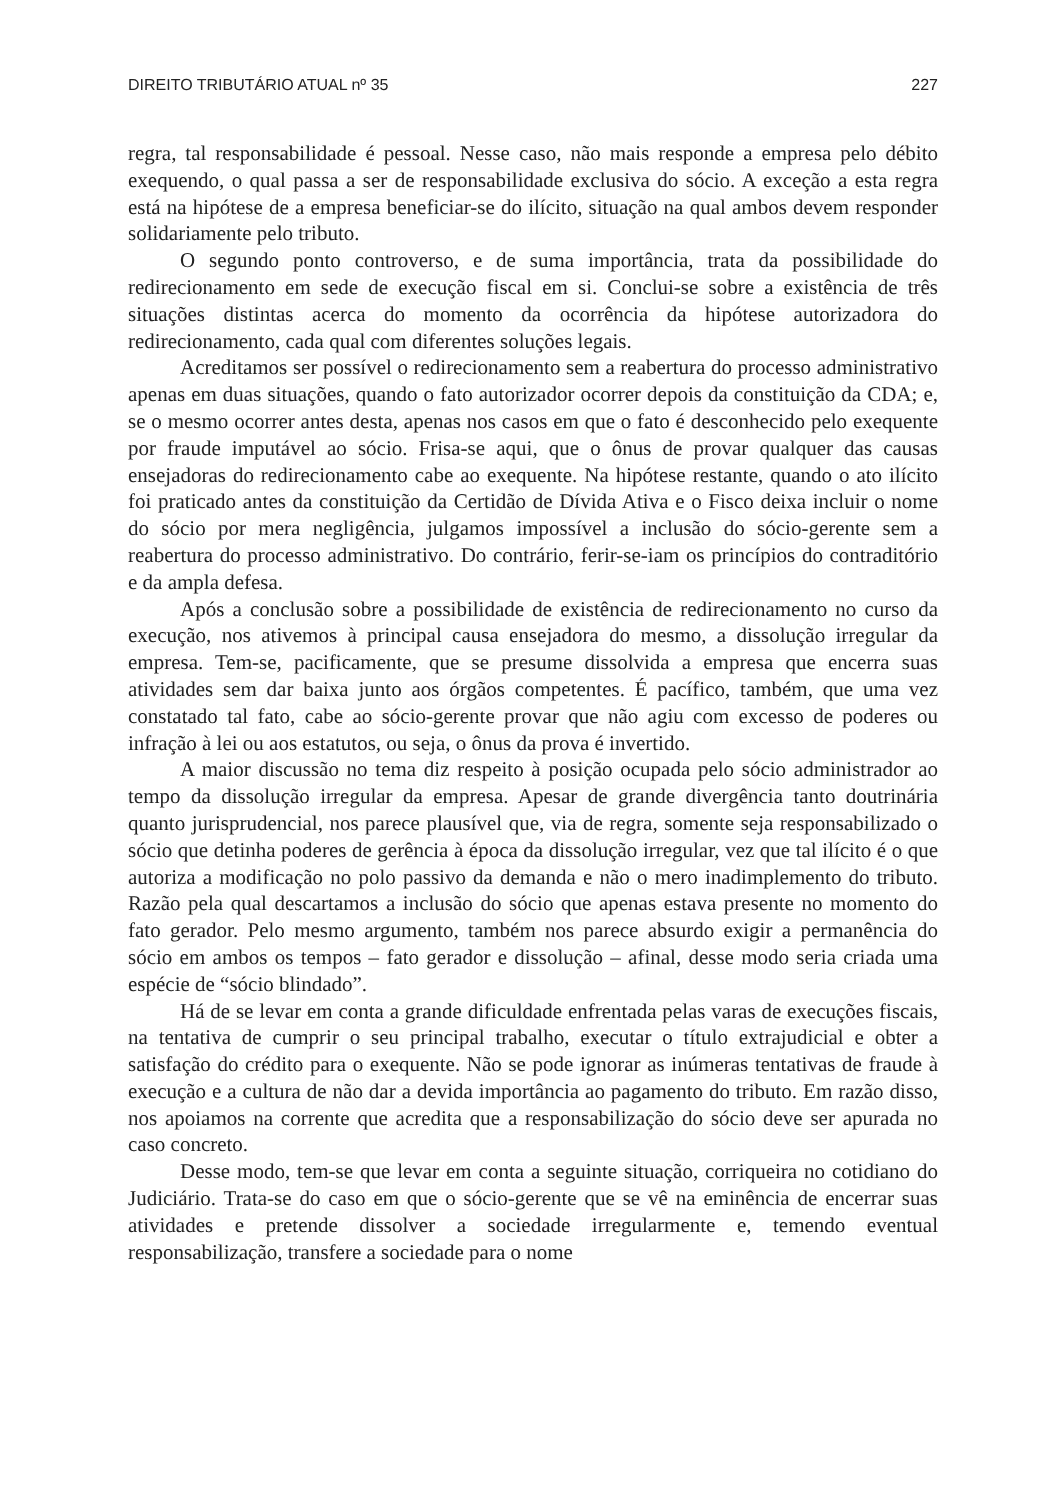DIREITO TRIBUTÁRIO ATUAL nº 35 227
regra, tal responsabilidade é pessoal. Nesse caso, não mais responde a empresa pelo débito exequendo, o qual passa a ser de responsabilidade exclusiva do sócio. A exceção a esta regra está na hipótese de a empresa beneficiar-se do ilícito, situação na qual ambos devem responder solidariamente pelo tributo.
O segundo ponto controverso, e de suma importância, trata da possibilidade do redirecionamento em sede de execução fiscal em si. Conclui-se sobre a existência de três situações distintas acerca do momento da ocorrência da hipótese autorizadora do redirecionamento, cada qual com diferentes soluções legais.
Acreditamos ser possível o redirecionamento sem a reabertura do processo administrativo apenas em duas situações, quando o fato autorizador ocorrer depois da constituição da CDA; e, se o mesmo ocorrer antes desta, apenas nos casos em que o fato é desconhecido pelo exequente por fraude imputável ao sócio. Frisa-se aqui, que o ônus de provar qualquer das causas ensejadoras do redirecionamento cabe ao exequente. Na hipótese restante, quando o ato ilícito foi praticado antes da constituição da Certidão de Dívida Ativa e o Fisco deixa incluir o nome do sócio por mera negligência, julgamos impossível a inclusão do sócio-gerente sem a reabertura do processo administrativo. Do contrário, ferir-se-iam os princípios do contraditório e da ampla defesa.
Após a conclusão sobre a possibilidade de existência de redirecionamento no curso da execução, nos ativemos à principal causa ensejadora do mesmo, a dissolução irregular da empresa. Tem-se, pacificamente, que se presume dissolvida a empresa que encerra suas atividades sem dar baixa junto aos órgãos competentes. É pacífico, também, que uma vez constatado tal fato, cabe ao sócio-gerente provar que não agiu com excesso de poderes ou infração à lei ou aos estatutos, ou seja, o ônus da prova é invertido.
A maior discussão no tema diz respeito à posição ocupada pelo sócio administrador ao tempo da dissolução irregular da empresa. Apesar de grande divergência tanto doutrinária quanto jurisprudencial, nos parece plausível que, via de regra, somente seja responsabilizado o sócio que detinha poderes de gerência à época da dissolução irregular, vez que tal ilícito é o que autoriza a modificação no polo passivo da demanda e não o mero inadimplemento do tributo. Razão pela qual descartamos a inclusão do sócio que apenas estava presente no momento do fato gerador. Pelo mesmo argumento, também nos parece absurdo exigir a permanência do sócio em ambos os tempos – fato gerador e dissolução – afinal, desse modo seria criada uma espécie de “sócio blindado”.
Há de se levar em conta a grande dificuldade enfrentada pelas varas de execuções fiscais, na tentativa de cumprir o seu principal trabalho, executar o título extrajudicial e obter a satisfação do crédito para o exequente. Não se pode ignorar as inúmeras tentativas de fraude à execução e a cultura de não dar a devida importância ao pagamento do tributo. Em razão disso, nos apoiamos na corrente que acredita que a responsabilização do sócio deve ser apurada no caso concreto.
Desse modo, tem-se que levar em conta a seguinte situação, corriqueira no cotidiano do Judiciário. Trata-se do caso em que o sócio-gerente que se vê na eminência de encerrar suas atividades e pretende dissolver a sociedade irregularmente e, temendo eventual responsabilização, transfere a sociedade para o nome